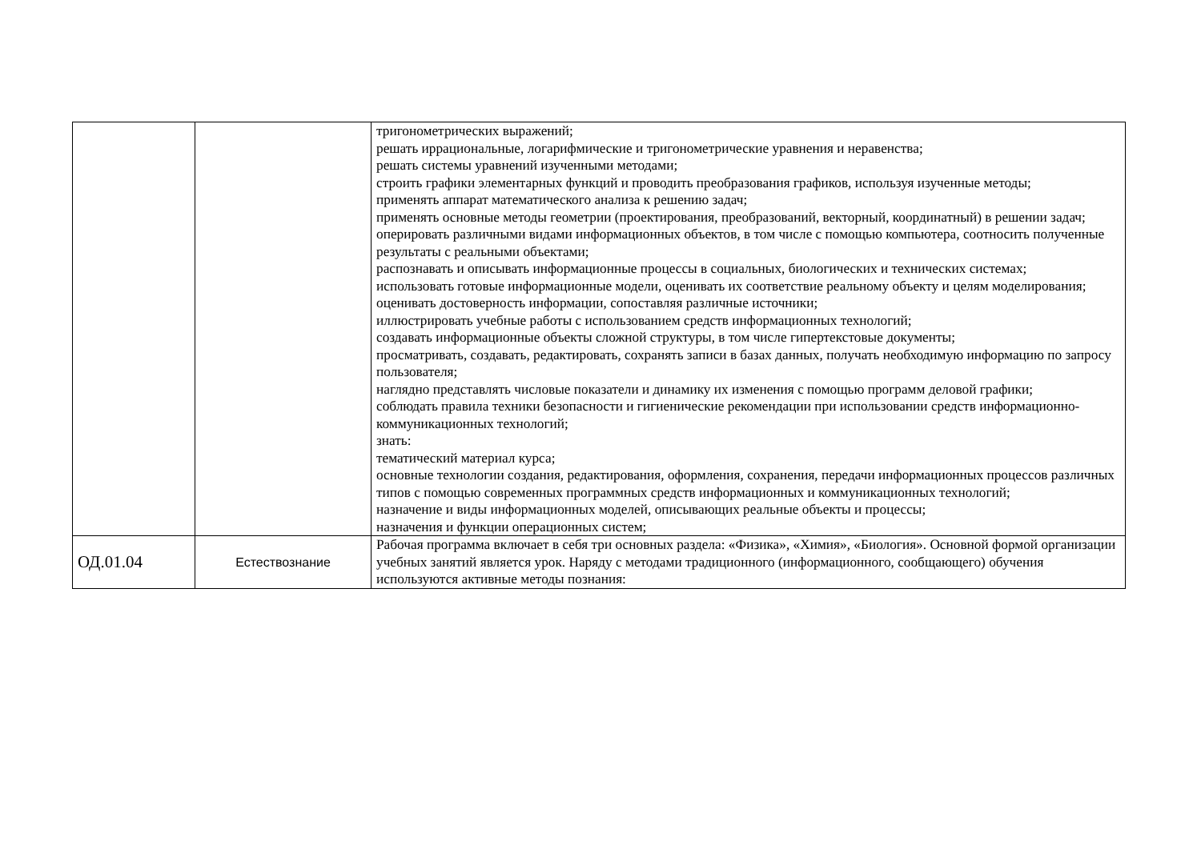| | | тригонометрических выражений; решать иррациональные, логарифмические и тригонометрические уравнения и неравенства; решать системы уравнений изученными методами; строить графики элементарных функций и проводить преобразования графиков, используя изученные методы; применять аппарат математического анализа к решению задач; применять основные методы геометрии (проектирования, преобразований, векторный, координатный) в решении задач; оперировать различными видами информационных объектов, в том числе с помощью компьютера, соотносить полученные результаты с реальными объектами; распознавать и описывать информационные процессы в социальных, биологических и технических системах; использовать готовые информационные модели, оценивать их соответствие реальному объекту и целям моделирования; оценивать достоверность информации, сопоставляя различные источники; иллюстрировать учебные работы с использованием средств информационных технологий; создавать информационные объекты сложной структуры, в том числе гипертекстовые документы; просматривать, создавать, редактировать, сохранять записи в базах данных, получать необходимую информацию по запросу пользователя; наглядно представлять числовые показатели и динамику их изменения с помощью программ деловой графики; соблюдать правила техники безопасности и гигиенические рекомендации при использовании средств информационно-коммуникационных технологий; знать: тематический материал курса; основные технологии создания, редактирования, оформления, сохранения, передачи информационных процессов различных типов с помощью современных программных средств информационных и коммуникационных технологий; назначение и виды информационных моделей, описывающих реальные объекты и процессы; назначения и функции операционных систем; |
| ОД.01.04 | Естествознание | Рабочая программа включает в себя три основных раздела: «Физика», «Химия», «Биология». Основной формой организации учебных занятий является урок. Наряду с методами традиционного (информационного, сообщающего) обучения используются активные методы познания: |